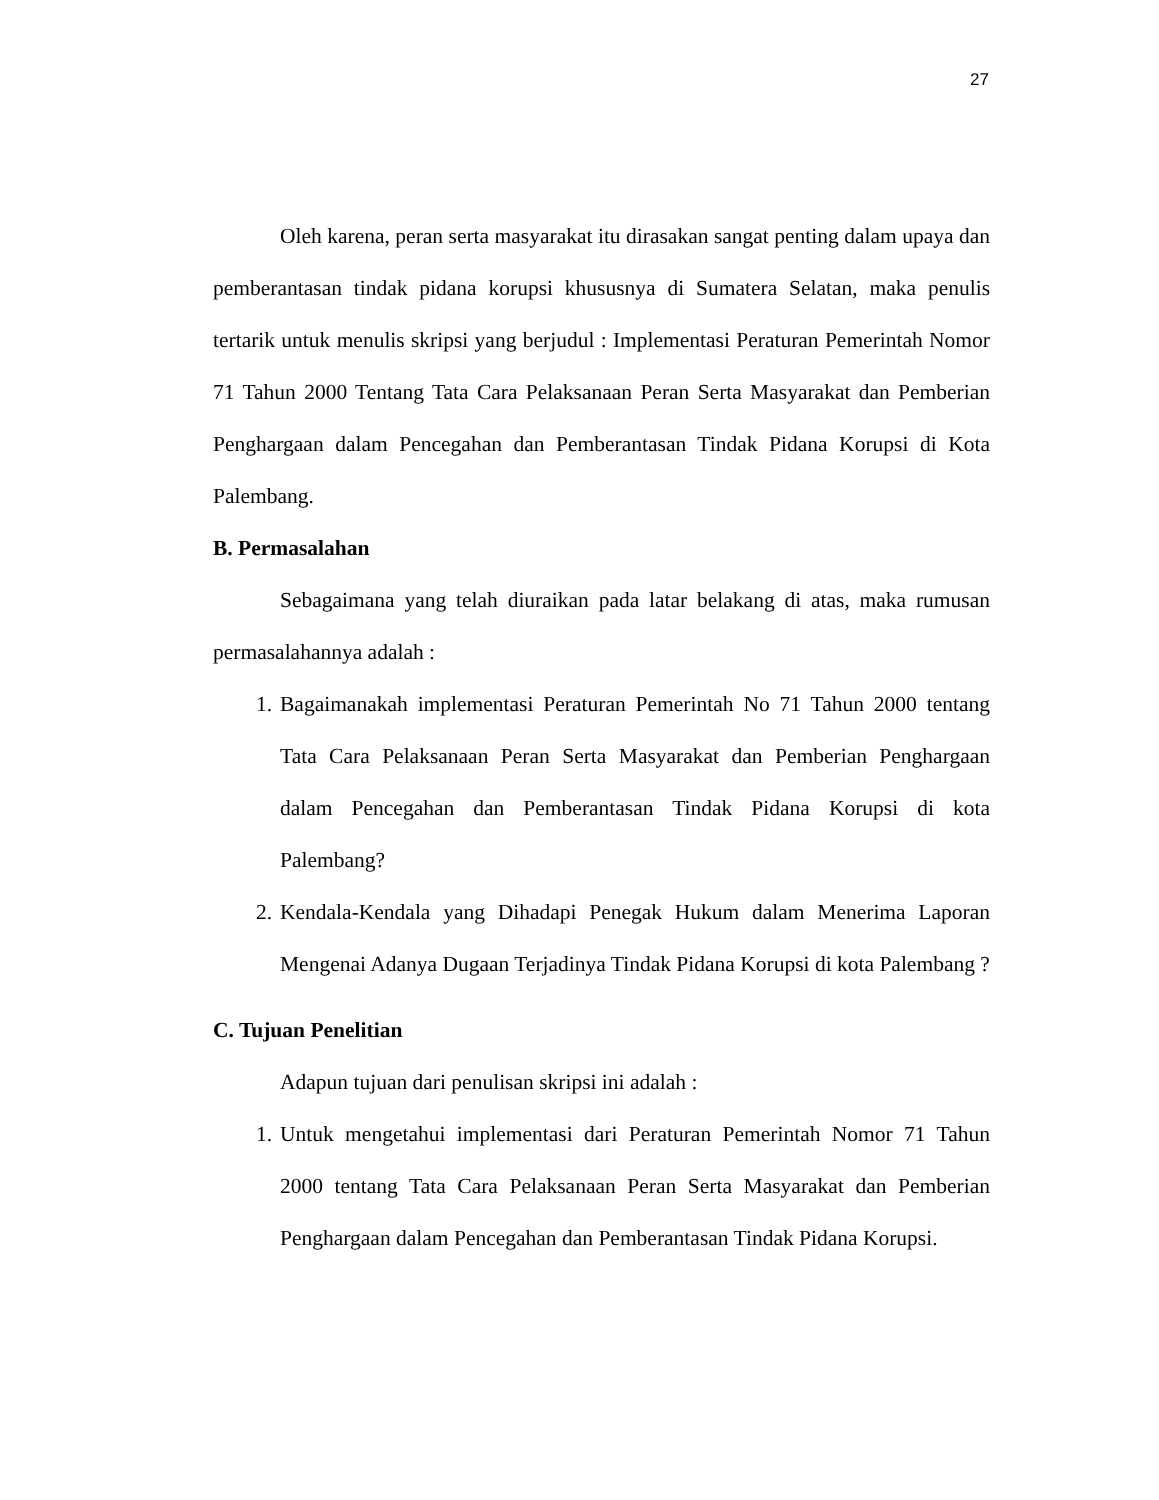27
Oleh karena, peran serta masyarakat itu dirasakan sangat penting dalam upaya dan pemberantasan tindak pidana korupsi khususnya di Sumatera Selatan, maka penulis tertarik untuk menulis skripsi yang berjudul : Implementasi Peraturan Pemerintah Nomor 71 Tahun 2000 Tentang Tata Cara Pelaksanaan Peran Serta Masyarakat dan Pemberian Penghargaan dalam Pencegahan dan Pemberantasan Tindak Pidana Korupsi di Kota Palembang.
B. Permasalahan
Sebagaimana yang telah diuraikan pada latar belakang di atas, maka rumusan permasalahannya adalah :
1. Bagaimanakah implementasi Peraturan Pemerintah No 71 Tahun 2000 tentang Tata Cara Pelaksanaan Peran Serta Masyarakat dan Pemberian Penghargaan dalam Pencegahan dan Pemberantasan Tindak Pidana Korupsi di kota Palembang?
2. Kendala-Kendala yang Dihadapi Penegak Hukum dalam Menerima Laporan Mengenai Adanya Dugaan Terjadinya Tindak Pidana Korupsi di kota Palembang ?
C. Tujuan Penelitian
Adapun tujuan dari penulisan skripsi ini adalah :
1. Untuk mengetahui implementasi dari Peraturan Pemerintah Nomor 71 Tahun 2000 tentang Tata Cara Pelaksanaan Peran Serta Masyarakat dan Pemberian Penghargaan dalam Pencegahan dan Pemberantasan Tindak Pidana Korupsi.